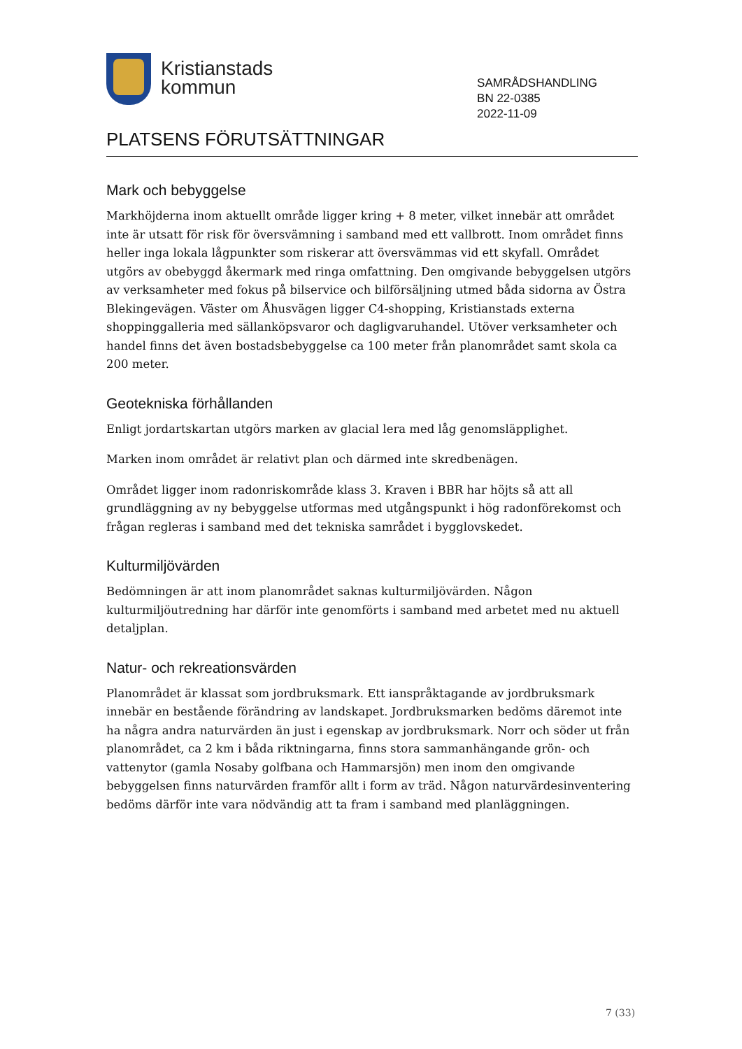Kristianstads
kommun
SAMRÅDSHANDLING
BN 22-0385
2022-11-09
PLATSENS FÖRUTSÄTTNINGAR
Mark och bebyggelse
Markhöjderna inom aktuellt område ligger kring + 8 meter, vilket innebär att området inte är utsatt för risk för översvämning i samband med ett vallbrott. Inom området finns heller inga lokala lågpunkter som riskerar att översvämmas vid ett skyfall. Området utgörs av obebyggd åkermark med ringa omfattning. Den omgivande bebyggelsen utgörs av verksamheter med fokus på bilservice och bilförsäljning utmed båda sidorna av Östra Blekingevägen. Väster om Åhusvägen ligger C4-shopping, Kristianstads externa shoppinggalleria med sällanköpsvaror och dagligvaruhandel. Utöver verksamheter och handel finns det även bostadsbebyggelse ca 100 meter från planområdet samt skola ca 200 meter.
Geotekniska förhållanden
Enligt jordartskartan utgörs marken av glacial lera med låg genomsläpplighet.
Marken inom området är relativt plan och därmed inte skredbenägen.
Området ligger inom radonriskområde klass 3. Kraven i BBR har höjts så att all grundläggning av ny bebyggelse utformas med utgångspunkt i hög radonförekomst och frågan regleras i samband med det tekniska samrådet i bygglovskedet.
Kulturmiljövärden
Bedömningen är att inom planområdet saknas kulturmiljövärden. Någon kulturmiljöutredning har därför inte genomförts i samband med arbetet med nu aktuell detaljplan.
Natur- och rekreationsvärden
Planområdet är klassat som jordbruksmark. Ett ianspråktagande av jordbruksmark innebär en bestående förändring av landskapet. Jordbruksmarken bedöms däremot inte ha några andra naturvärden än just i egenskap av jordbruksmark. Norr och söder ut från planområdet, ca 2 km i båda riktningarna, finns stora sammanhängande grön- och vattenytor (gamla Nosaby golfbana och Hammarsjön) men inom den omgivande bebyggelsen finns naturvärden framför allt i form av träd. Någon naturvärdesinventering bedöms därför inte vara nödvändig att ta fram i samband med planläggningen.
7 (33)